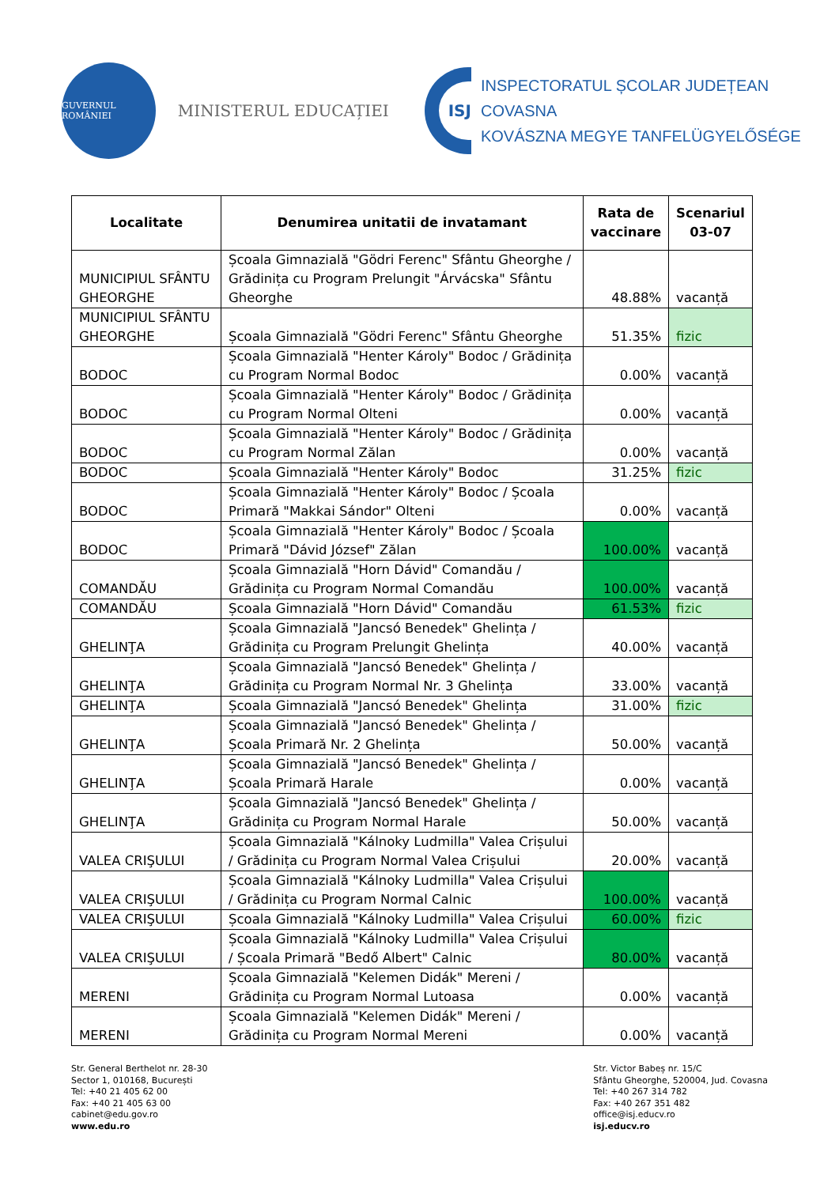GUVERNUL ROMÂNIEI
MINISTERUL EDUCAȚIEI
ISJ
INSPECTORATUL ȘCOLAR JUDEȚEAN COVASNA
KOVÁSZNA MEGYE TANFELÜGYELŐSÉGE
| Localitate | Denumirea unitatii de invatamant | Rata de vaccinare | Scenariul 03-07 |
| --- | --- | --- | --- |
| MUNICIPIUL SFÂNTU GHEORGHE | Școala Gimnazială "Gödri Ferenc" Sfântu Gheorghe / Grădinița cu Program Prelungit "Árvácska" Sfântu Gheorghe | 48.88% | vacanță |
| MUNICIPIUL SFÂNTU GHEORGHE | Școala Gimnazială "Gödri Ferenc" Sfântu Gheorghe | 51.35% | fizic |
| BODOC | Școala Gimnazială "Henter Károly" Bodoc / Grădinița cu Program Normal Bodoc | 0.00% | vacanță |
| BODOC | Școala Gimnazială "Henter Károly" Bodoc / Grădinița cu Program Normal Olteni | 0.00% | vacanță |
| BODOC | Școala Gimnazială "Henter Károly" Bodoc / Grădinița cu Program Normal Zălan | 0.00% | vacanță |
| BODOC | Școala Gimnazială "Henter Károly" Bodoc | 31.25% | fizic |
| BODOC | Școala Gimnazială "Henter Károly" Bodoc / Școala Primară "Makkai Sándor" Olteni | 0.00% | vacanță |
| BODOC | Școala Gimnazială "Henter Károly" Bodoc / Școala Primară "Dávid József" Zălan | 100.00% | vacanță |
| COMANDĂU | Școala Gimnazială "Horn Dávid" Comandău / Grădinița cu Program Normal Comandău | 100.00% | vacanță |
| COMANDĂU | Școala Gimnazială "Horn Dávid" Comandău | 61.53% | fizic |
| GHELINŢA | Școala Gimnazială "Jancsó Benedek" Ghelința / Grădinița cu Program Prelungit Ghelința | 40.00% | vacanță |
| GHELINŢA | Școala Gimnazială "Jancsó Benedek" Ghelința / Grădinița cu Program Normal Nr. 3 Ghelința | 33.00% | vacanță |
| GHELINŢA | Școala Gimnazială "Jancsó Benedek" Ghelința | 31.00% | fizic |
| GHELINŢA | Școala Gimnazială "Jancsó Benedek" Ghelința / Școala Primară Nr. 2 Ghelința | 50.00% | vacanță |
| GHELINŢA | Școala Gimnazială "Jancsó Benedek" Ghelința / Școala Primară Harale | 0.00% | vacanță |
| GHELINŢA | Școala Gimnazială "Jancsó Benedek" Ghelința / Grădinița cu Program Normal Harale | 50.00% | vacanță |
| VALEA CRIŞULUI | Școala Gimnazială "Kálnoky Ludmilla" Valea Crișului / Grădinița cu Program Normal Valea Crișului | 20.00% | vacanță |
| VALEA CRIŞULUI | Școala Gimnazială "Kálnoky Ludmilla" Valea Crișului / Grădinița cu Program Normal Calnic | 100.00% | vacanță |
| VALEA CRIŞULUI | Școala Gimnazială "Kálnoky Ludmilla" Valea Crișului | 60.00% | fizic |
| VALEA CRIŞULUI | Școala Gimnazială "Kálnoky Ludmilla" Valea Crișului / Școala Primară "Bedő Albert" Calnic | 80.00% | vacanță |
| MERENI | Școala Gimnazială "Kelemen Didák" Mereni / Grădinița cu Program Normal Lutoasa | 0.00% | vacanță |
| MERENI | Școala Gimnazială "Kelemen Didák" Mereni / Grădinița cu Program Normal Mereni | 0.00% | vacanță |
Str. General Berthelot nr. 28-30
Sector 1, 010168, București
Tel: +40 21 405 62 00
Fax: +40 21 405 63 00
cabinet@edu.gov.ro
www.edu.ro
Str. Victor Babeș nr. 15/C
Sfântu Gheorghe, 520004, Jud. Covasna
Tel: +40 267 314 782
Fax: +40 267 351 482
office@isj.educv.ro
isj.educv.ro